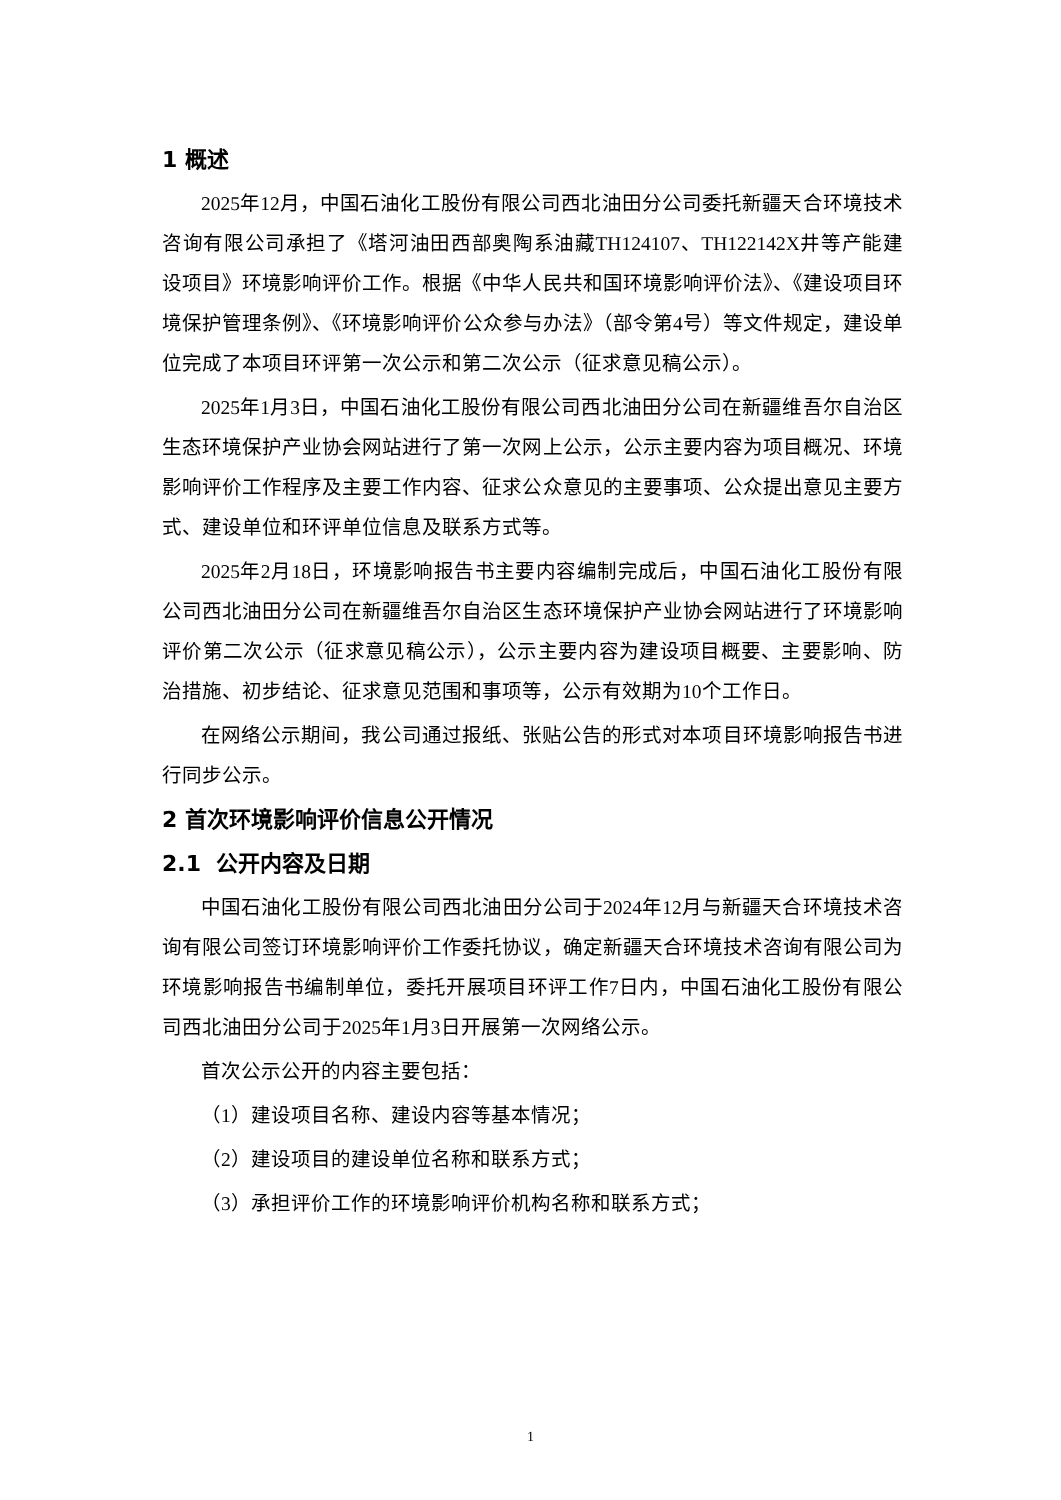1 概述
2025年12月，中国石油化工股份有限公司西北油田分公司委托新疆天合环境技术咨询有限公司承担了《塔河油田西部奥陶系油藏TH124107、TH122142X井等产能建设项目》环境影响评价工作。根据《中华人民共和国环境影响评价法》、《建设项目环境保护管理条例》、《环境影响评价公众参与办法》（部令第4号）等文件规定，建设单位完成了本项目环评第一次公示和第二次公示（征求意见稿公示）。
2025年1月3日，中国石油化工股份有限公司西北油田分公司在新疆维吾尔自治区生态环境保护产业协会网站进行了第一次网上公示，公示主要内容为项目概况、环境影响评价工作程序及主要工作内容、征求公众意见的主要事项、公众提出意见主要方式、建设单位和环评单位信息及联系方式等。
2025年2月18日，环境影响报告书主要内容编制完成后，中国石油化工股份有限公司西北油田分公司在新疆维吾尔自治区生态环境保护产业协会网站进行了环境影响评价第二次公示（征求意见稿公示），公示主要内容为建设项目概要、主要影响、防治措施、初步结论、征求意见范围和事项等，公示有效期为10个工作日。
在网络公示期间，我公司通过报纸、张贴公告的形式对本项目环境影响报告书进行同步公示。
2 首次环境影响评价信息公开情况
2.1 公开内容及日期
中国石油化工股份有限公司西北油田分公司于2024年12月与新疆天合环境技术咨询有限公司签订环境影响评价工作委托协议，确定新疆天合环境技术咨询有限公司为环境影响报告书编制单位，委托开展项目环评工作7日内，中国石油化工股份有限公司西北油田分公司于2025年1月3日开展第一次网络公示。
首次公示公开的内容主要包括：
（1）建设项目名称、建设内容等基本情况；
（2）建设项目的建设单位名称和联系方式；
（3）承担评价工作的环境影响评价机构名称和联系方式；
1